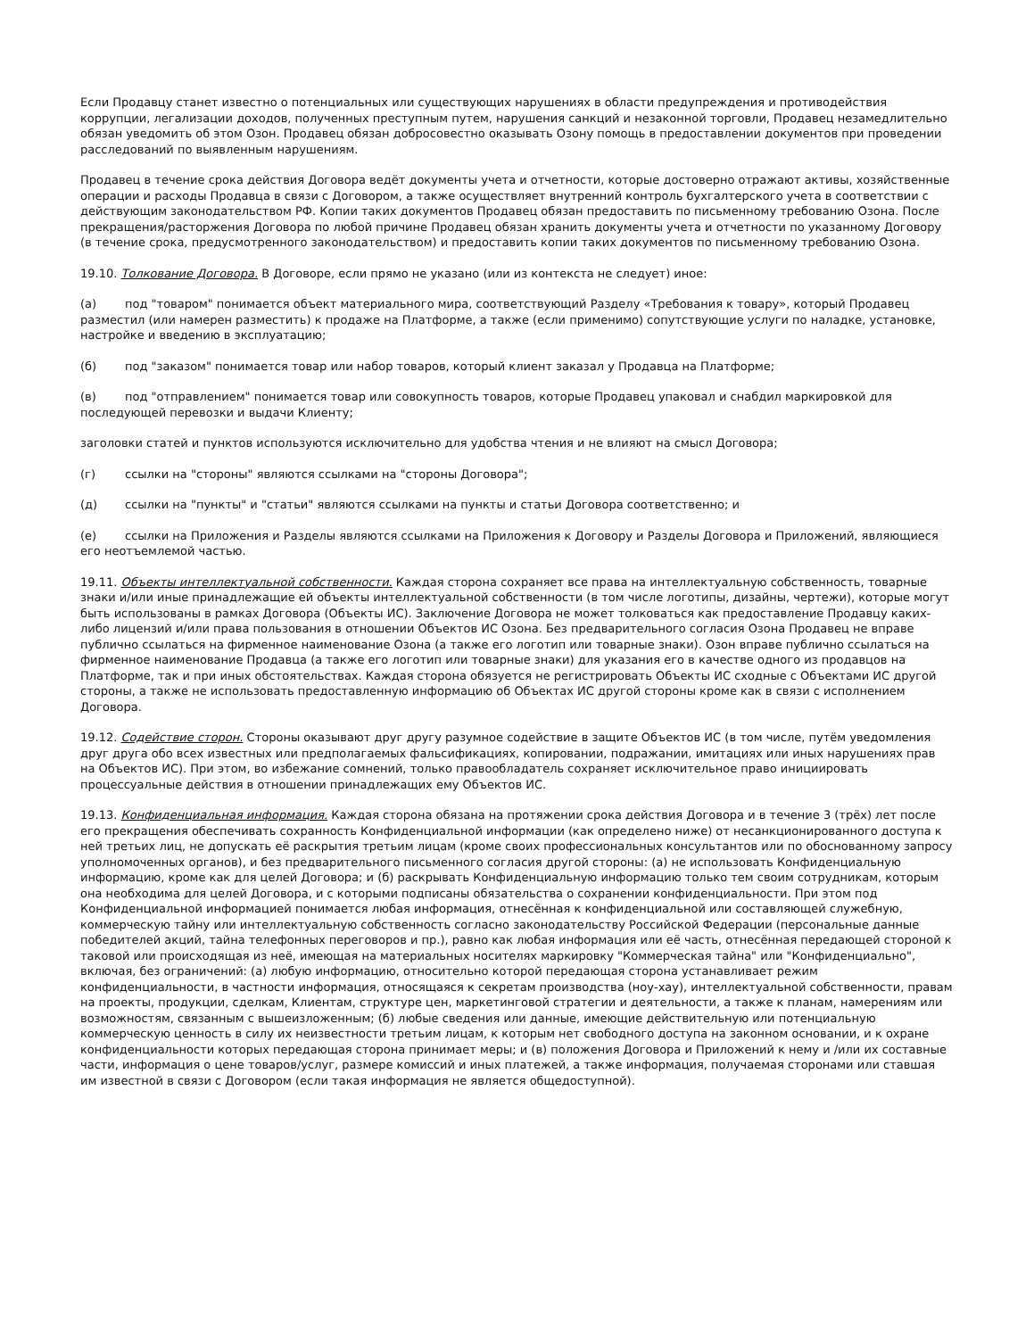Если Продавцу станет известно о потенциальных или существующих нарушениях в области предупреждения и противодействия коррупции, легализации доходов, полученных преступным путем, нарушения санкций и незаконной торговли, Продавец незамедлительно обязан уведомить об этом Озон. Продавец обязан добросовестно оказывать Озону помощь в предоставлении документов при проведении расследований по выявленным нарушениям.
Продавец в течение срока действия Договора ведёт документы учета и отчетности, которые достоверно отражают активы, хозяйственные операции и расходы Продавца в связи с Договором, а также осуществляет внутренний контроль бухгалтерского учета в соответствии с действующим законодательством РФ. Копии таких документов Продавец обязан предоставить по письменному требованию Озона. После прекращения/расторжения Договора по любой причине Продавец обязан хранить документы учета и отчетности по указанному Договору (в течение срока, предусмотренного законодательством) и предоставить копии таких документов по письменному требованию Озона.
19.10. Толкование Договора. В Договоре, если прямо не указано (или из контекста не следует) иное:
(а) под "товаром" понимается объект материального мира, соответствующий Разделу «Требования к товару», который Продавец разместил (или намерен разместить) к продаже на Платформе, а также (если применимо) сопутствующие услуги по наладке, установке, настройке и введению в эксплуатацию;
(б) под "заказом" понимается товар или набор товаров, который клиент заказал у Продавца на Платформе;
(в) под "отправлением" понимается товар или совокупность товаров, которые Продавец упаковал и снабдил маркировкой для последующей перевозки и выдачи Клиенту;
заголовки статей и пунктов используются исключительно для удобства чтения и не влияют на смысл Договора;
(г) ссылки на "стороны" являются ссылками на "стороны Договора";
(д) ссылки на "пункты" и "статьи" являются ссылками на пункты и статьи Договора соответственно; и
(е) ссылки на Приложения и Разделы являются ссылками на Приложения к Договору и Разделы Договора и Приложений, являющиеся его неотъемлемой частью.
19.11. Объекты интеллектуальной собственности. Каждая сторона сохраняет все права на интеллектуальную собственность, товарные знаки и/или иные принадлежащие ей объекты интеллектуальной собственности (в том числе логотипы, дизайны, чертежи), которые могут быть использованы в рамках Договора (Объекты ИС). Заключение Договора не может толковаться как предоставление Продавцу каких-либо лицензий и/или права пользования в отношении Объектов ИС Озона. Без предварительного согласия Озона Продавец не вправе публично ссылаться на фирменное наименование Озона (а также его логотип или товарные знаки). Озон вправе публично ссылаться на фирменное наименование Продавца (а также его логотип или товарные знаки) для указания его в качестве одного из продавцов на Платформе, так и при иных обстоятельствах. Каждая сторона обязуется не регистрировать Объекты ИС сходные с Объектами ИС другой стороны, а также не использовать предоставленную информацию об Объектах ИС другой стороны кроме как в связи с исполнением Договора.
19.12. Содействие сторон. Стороны оказывают друг другу разумное содействие в защите Объектов ИС (в том числе, путём уведомления друг друга обо всех известных или предполагаемых фальсификациях, копировании, подражании, имитациях или иных нарушениях прав на Объектов ИС). При этом, во избежание сомнений, только правообладатель сохраняет исключительное право инициировать процессуальные действия в отношении принадлежащих ему Объектов ИС.
19.13. Конфиденциальная информация. Каждая сторона обязана на протяжении срока действия Договора и в течение 3 (трёх) лет после его прекращения обеспечивать сохранность Конфиденциальной информации (как определено ниже) от несанкционированного доступа к ней третьих лиц, не допускать её раскрытия третьим лицам (кроме своих профессиональных консультантов или по обоснованному запросу уполномоченных органов), и без предварительного письменного согласия другой стороны: (а) не использовать Конфиденциальную информацию, кроме как для целей Договора; и (б) раскрывать Конфиденциальную информацию только тем своим сотрудникам, которым она необходима для целей Договора, и с которыми подписаны обязательства о сохранении конфиденциальности. При этом под Конфиденциальной информацией понимается любая информация, отнесённая к конфиденциальной или составляющей служебную, коммерческую тайну или интеллектуальную собственность согласно законодательству Российской Федерации (персональные данные победителей акций, тайна телефонных переговоров и пр.), равно как любая информация или её часть, отнесённая передающей стороной к таковой или происходящая из неё, имеющая на материальных носителях маркировку "Коммерческая тайна" или "Конфиденциально", включая, без ограничений: (а) любую информацию, относительно которой передающая сторона устанавливает режим конфиденциальности, в частности информация, относящаяся к секретам производства (ноу-хау), интеллектуальной собственности, правам на проекты, продукции, сделкам, Клиентам, структуре цен, маркетинговой стратегии и деятельности, а также к планам, намерениям или возможностям, связанным с вышеизложенным; (б) любые сведения или данные, имеющие действительную или потенциальную коммерческую ценность в силу их неизвестности третьим лицам, к которым нет свободного доступа на законном основании, и к охране конфиденциальности которых передающая сторона принимает меры; и (в) положения Договора и Приложений к нему и /или их составные части, информация о цене товаров/услуг, размере комиссий и иных платежей, а также информация, получаемая сторонами или ставшая им известной в связи с Договором (если такая информация не является общедоступной).